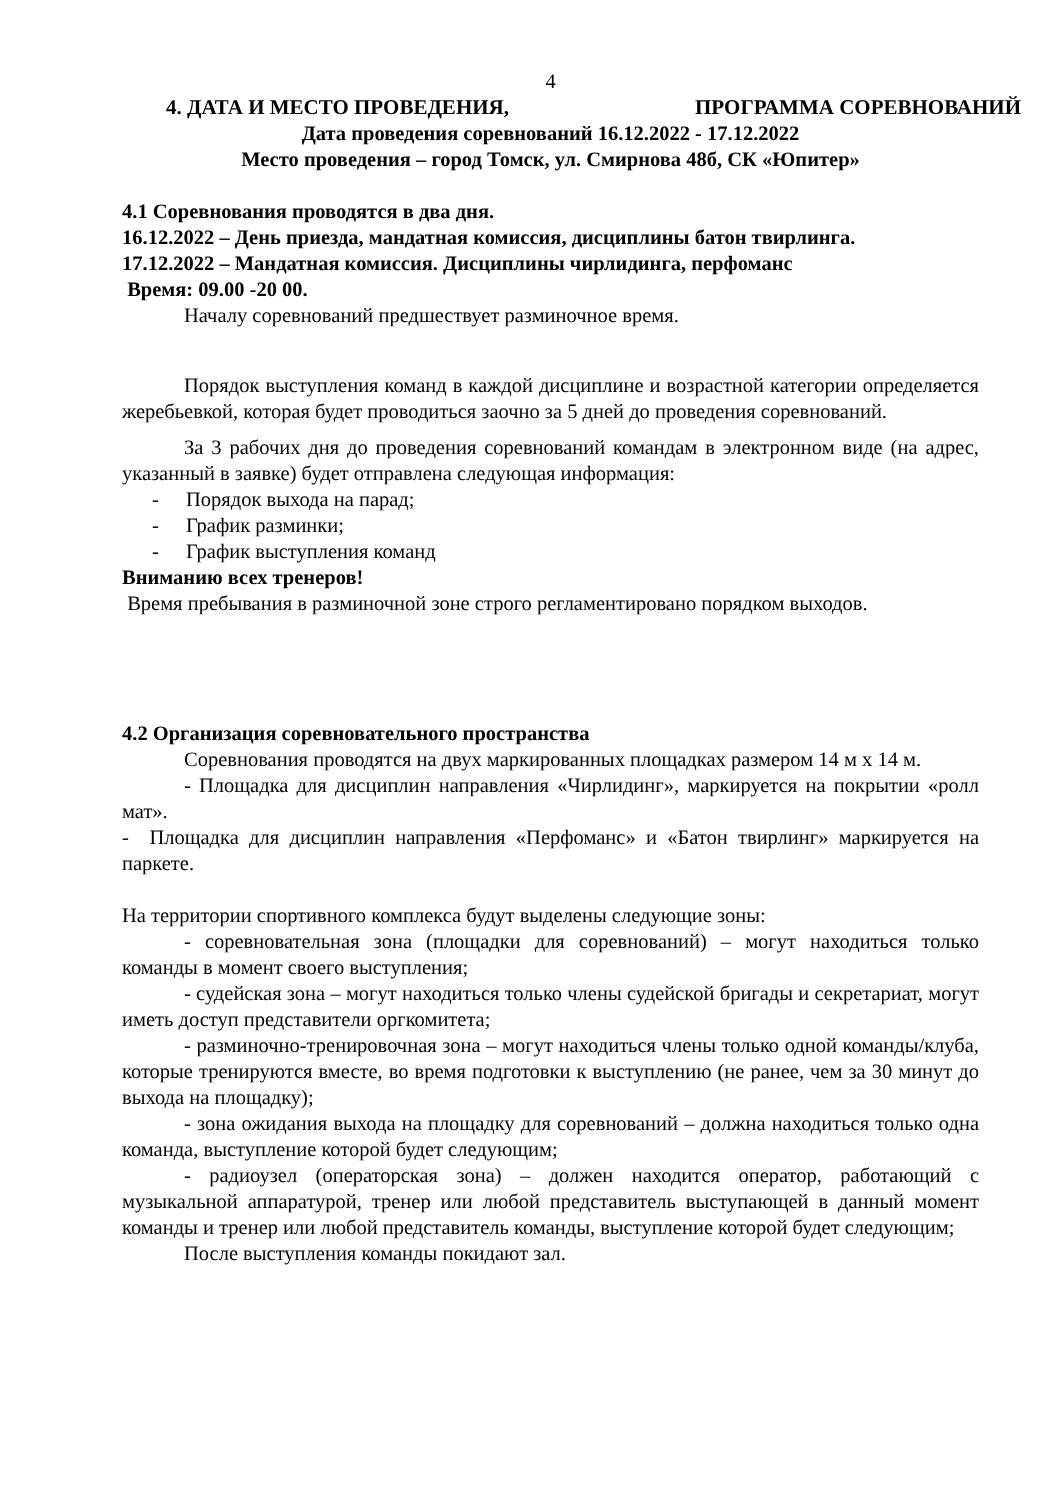4
4. ДАТА И МЕСТО ПРОВЕДЕНИЯ, ПРОГРАММА СОРЕВНОВАНИЙ
Дата проведения соревнований 16.12.2022 - 17.12.2022
Место проведения – город Томск, ул. Смирнова 48б, СК «Юпитер»
4.1 Соревнования проводятся в два дня.
16.12.2022 – День приезда, мандатная комиссия, дисциплины батон твирлинга.
17.12.2022 – Мандатная комиссия. Дисциплины чирлидинга, перфоманс
Время: 09.00 -20 00.
Началу соревнований предшествует разминочное время.
Порядок выступления команд в каждой дисциплине и возрастной категории определяется жеребьевкой, которая будет проводиться заочно за 5 дней до проведения соревнований.
За 3 рабочих дня до проведения соревнований командам в электронном виде (на адрес, указанный в заявке) будет отправлена следующая информация:
- Порядок выхода на парад;
- График разминки;
- График выступления команд
Вниманию всех тренеров!
Время пребывания в разминочной зоне строго регламентировано порядком выходов.
4.2 Организация соревновательного пространства
Соревнования проводятся на двух маркированных площадках размером 14 м х 14 м.
- Площадка для дисциплин направления «Чирлидинг», маркируется на покрытии «ролл мат».
- Площадка для дисциплин направления «Перфоманс» и «Батон твирлинг» маркируется на паркете.
На территории спортивного комплекса будут выделены следующие зоны:
- соревновательная зона (площадки для соревнований) – могут находиться только команды в момент своего выступления;
- судейская зона – могут находиться только члены судейской бригады и секретариат, могут иметь доступ представители оргкомитета;
- разминочно-тренировочная зона – могут находиться члены только одной команды/клуба, которые тренируются вместе, во время подготовки к выступлению (не ранее, чем за 30 минут до выхода на площадку);
- зона ожидания выхода на площадку для соревнований – должна находиться только одна команда, выступление которой будет следующим;
- радиоузел (операторская зона) – должен находится оператор, работающий с музыкальной аппаратурой, тренер или любой представитель выступающей в данный момент команды и тренер или любой представитель команды, выступление которой будет следующим;
После выступления команды покидают зал.